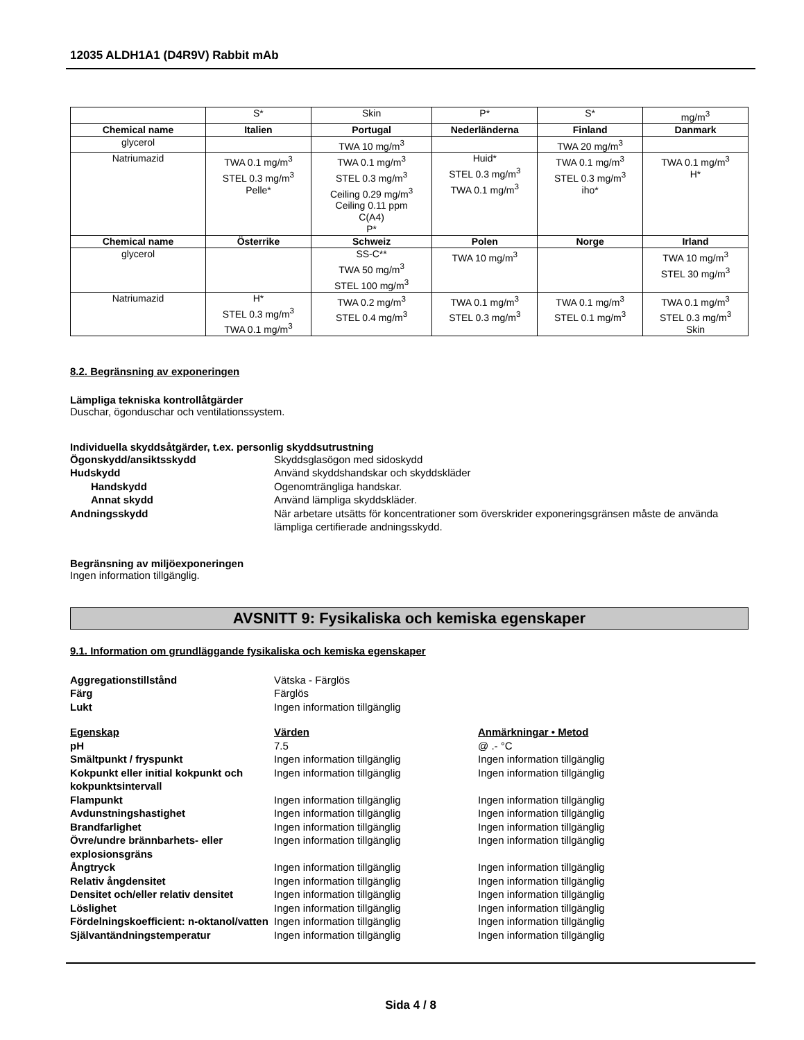12035 ALDH1A1 (D4R9V) Rabbit mAb
| | S* | Skin | P* | S* | mg/m<sup>3</sup> |
| Chemical name | Italien | Portugal | Nederländerna | Finland | Danmark |
| glycerol | | TWA 10 mg/m<sup>3</sup> | | TWA 20 mg/m<sup>3</sup> | |
| Natriumazid | TWA 0.1 mg/m<sup>3</sup> STEL 0.3 mg/m<sup>3</sup> Pelle* | TWA 0.1 mg/m<sup>3</sup> STEL 0.3 mg/m<sup>3</sup> Ceiling 0.29 mg/m<sup>3</sup> Ceiling 0.11 ppm C(A4) P* | Huid* STEL 0.3 mg/m<sup>3</sup> TWA 0.1 mg/m<sup>3</sup> | TWA 0.1 mg/m<sup>3</sup> STEL 0.3 mg/m<sup>3</sup> iho* | TWA 0.1 mg/m<sup>3</sup> H* |
| Chemical name | Österrike | Schweiz | Polen | Norge | Irland |
| glycerol | | SS-C** TWA 50 mg/m<sup>3</sup> STEL 100 mg/m<sup>3</sup> | TWA 10 mg/m<sup>3</sup> | | TWA 10 mg/m<sup>3</sup> STEL 30 mg/m<sup>3</sup> |
| Natriumazid | H* STEL 0.3 mg/m<sup>3</sup> TWA 0.1 mg/m<sup>3</sup> | TWA 0.2 mg/m<sup>3</sup> STEL 0.4 mg/m<sup>3</sup> | TWA 0.1 mg/m<sup>3</sup> STEL 0.3 mg/m<sup>3</sup> | TWA 0.1 mg/m<sup>3</sup> STEL 0.1 mg/m<sup>3</sup> | TWA 0.1 mg/m<sup>3</sup> STEL 0.3 mg/m<sup>3</sup> Skin |
8.2. Begränsning av exponeringen
Lämpliga tekniska kontrollåtgärder
Duschar, ögonduschar och ventilationssystem.
Individuella skyddsåtgärder, t.ex. personlig skyddsutrustning
Ögonskydd/ansiktsskydd Skyddsglasögon med sidoskydd Hudskydd Använd skyddshandskar och skyddskläder Handskydd Ogenomträngliga handskar. Annat skydd Använd lämpliga skyddskläder. Andningsskydd När arbetare utsätts för koncentrationer som överskrider exponeringsgränsen måste de använda lämpliga certifierade andningsskydd.
Begränsning av miljöexponeringen
Ingen information tillgänglig.
AVSNITT 9: Fysikaliska och kemiska egenskaper
9.1. Information om grundläggande fysikaliska och kemiska egenskaper
Aggregationstillstånd Vätska - Färglös Färg Färglös Lukt Ingen information tillgänglig
Egenskap Värden Anmärkningar • Metod pH 7.5 @ .- °C Smältpunkt / fryspunkt Ingen information tillgänglig Ingen information tillgänglig Kokpunkt eller initial kokpunkt och kokpunktsintervall Ingen information tillgänglig Ingen information tillgänglig Flampunkt Ingen information tillgänglig Ingen information tillgänglig Avdunstningshastighet Ingen information tillgänglig Ingen information tillgänglig Brandfarlighet Ingen information tillgänglig Ingen information tillgänglig Övre/undre brännbarhets- eller explosionsgräns Ingen information tillgänglig Ingen information tillgänglig Ångtryck Ingen information tillgänglig Ingen information tillgänglig Relativ ångdensitet Ingen information tillgänglig Ingen information tillgänglig Densitet och/eller relativ densitet Ingen information tillgänglig Ingen information tillgänglig Löslighet Ingen information tillgänglig Ingen information tillgänglig Fördelningskoefficient: n-oktanol/vatten Ingen information tillgänglig Ingen information tillgänglig Självantändningstemperatur Ingen information tillgänglig Ingen information tillgänglig
Sida 4 / 8